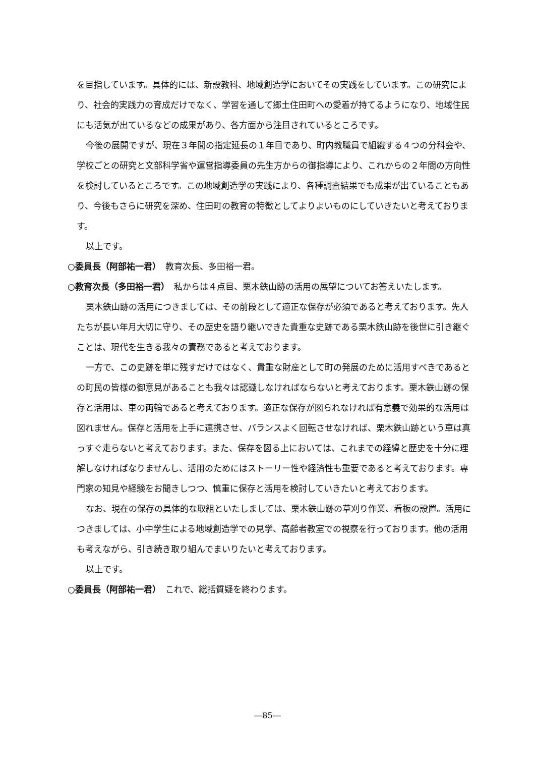を目指しています。具体的には、新設教科、地域創造学においてその実践をしています。この研究により、社会的実践力の育成だけでなく、学習を通して郷土住田町への愛着が持てるようになり、地域住民にも活気が出ているなどの成果があり、各方面から注目されているところです。
今後の展開ですが、現在３年間の指定延長の１年目であり、町内教職員で組織する４つの分科会や、学校ごとの研究と文部科学省や運営指導委員の先生方からの御指導により、これからの２年間の方向性を検討しているところです。この地域創造学の実践により、各種調査結果でも成果が出ていることもあり、今後もさらに研究を深め、住田町の教育の特徴としてよりよいものにしていきたいと考えております。
以上です。
○委員長（阿部祐一君）　教育次長、多田裕一君。
○教育次長（多田裕一君）　私からは４点目、栗木鉄山跡の活用の展望についてお答えいたします。
栗木鉄山跡の活用につきましては、その前段として適正な保存が必須であると考えております。先人たちが長い年月大切に守り、その歴史を語り継いできた貴重な史跡である栗木鉄山跡を後世に引き継ぐことは、現代を生きる我々の責務であると考えております。
一方で、この史跡を単に残すだけではなく、貴重な財産として町の発展のために活用すべきであるとの町民の皆様の御意見があることも我々は認識しなければならないと考えております。栗木鉄山跡の保存と活用は、車の両輪であると考えております。適正な保存が図られなければ有意義で効果的な活用は図れません。保存と活用を上手に連携させ、バランスよく回転させなければ、栗木鉄山跡という車は真っすぐ走らないと考えております。また、保存を図る上においては、これまでの経緯と歴史を十分に理解しなければなりませんし、活用のためにはストーリー性や経済性も重要であると考えております。専門家の知見や経験をお聞きしつつ、慎重に保存と活用を検討していきたいと考えております。
なお、現在の保存の具体的な取組といたしましては、栗木鉄山跡の草刈り作業、看板の設置。活用につきましては、小中学生による地域創造学での見学、高齢者教室での視察を行っております。他の活用も考えながら、引き続き取り組んでまいりたいと考えております。
以上です。
○委員長（阿部祐一君）　これで、総括質疑を終わります。
―85―